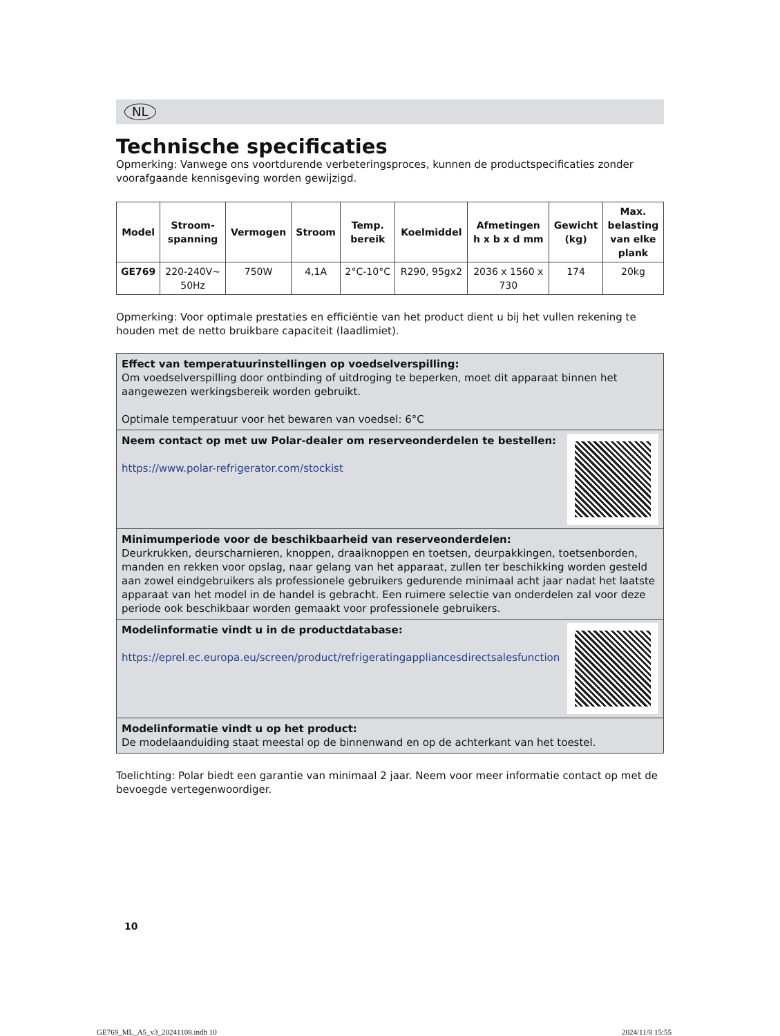NL
Technische specificaties
Opmerking: Vanwege ons voortdurende verbeteringsproces, kunnen de productspecificaties zonder voorafgaande kennisgeving worden gewijzigd.
| Model | Stroom- spanning | Vermogen | Stroom | Temp. bereik | Koelmiddel | Afmetingen h x b x d mm | Gewicht (kg) | Max. belasting van elke plank |
| --- | --- | --- | --- | --- | --- | --- | --- | --- |
| GE769 | 220-240V~ 50Hz | 750W | 4,1A | 2°C-10°C | R290, 95gx2 | 2036 x 1560 x 730 | 174 | 20kg |
Opmerking: Voor optimale prestaties en efficiëntie van het product dient u bij het vullen rekening te houden met de netto bruikbare capaciteit (laadlimiet).
Effect van temperatuurinstellingen op voedselverspilling:
Om voedselverspilling door ontbinding of uitdroging te beperken, moet dit apparaat binnen het aangewezen werkingsbereik worden gebruikt.
Optimale temperatuur voor het bewaren van voedsel: 6°C
Neem contact op met uw Polar-dealer om reserveonderdelen te bestellen:
https://www.polar-refrigerator.com/stockist
Minimumperiode voor de beschikbaarheid van reserveonderdelen:
Deurkrukken, deurscharnieren, knoppen, draaiknoppen en toetsen, deurpakkingen, toetsenborden, manden en rekken voor opslag, naar gelang van het apparaat, zullen ter beschikking worden gesteld aan zowel eindgebruikers als professionele gebruikers gedurende minimaal acht jaar nadat het laatste apparaat van het model in de handel is gebracht. Een ruimere selectie van onderdelen zal voor deze periode ook beschikbaar worden gemaakt voor professionele gebruikers.
Modelinformatie vindt u in de productdatabase:
https://eprel.ec.europa.eu/screen/product/refrigeratingappliancesdirectsalesfunction
Modelinformatie vindt u op het product:
De modelaanduiding staat meestal op de binnenwand en op de achterkant van het toestel.
Toelichting: Polar biedt een garantie van minimaal 2 jaar. Neem voor meer informatie contact op met de bevoegde vertegenwoordiger.
10
GE769_ML_A5_v3_20241108.indb 10
2024/11/8 15:55